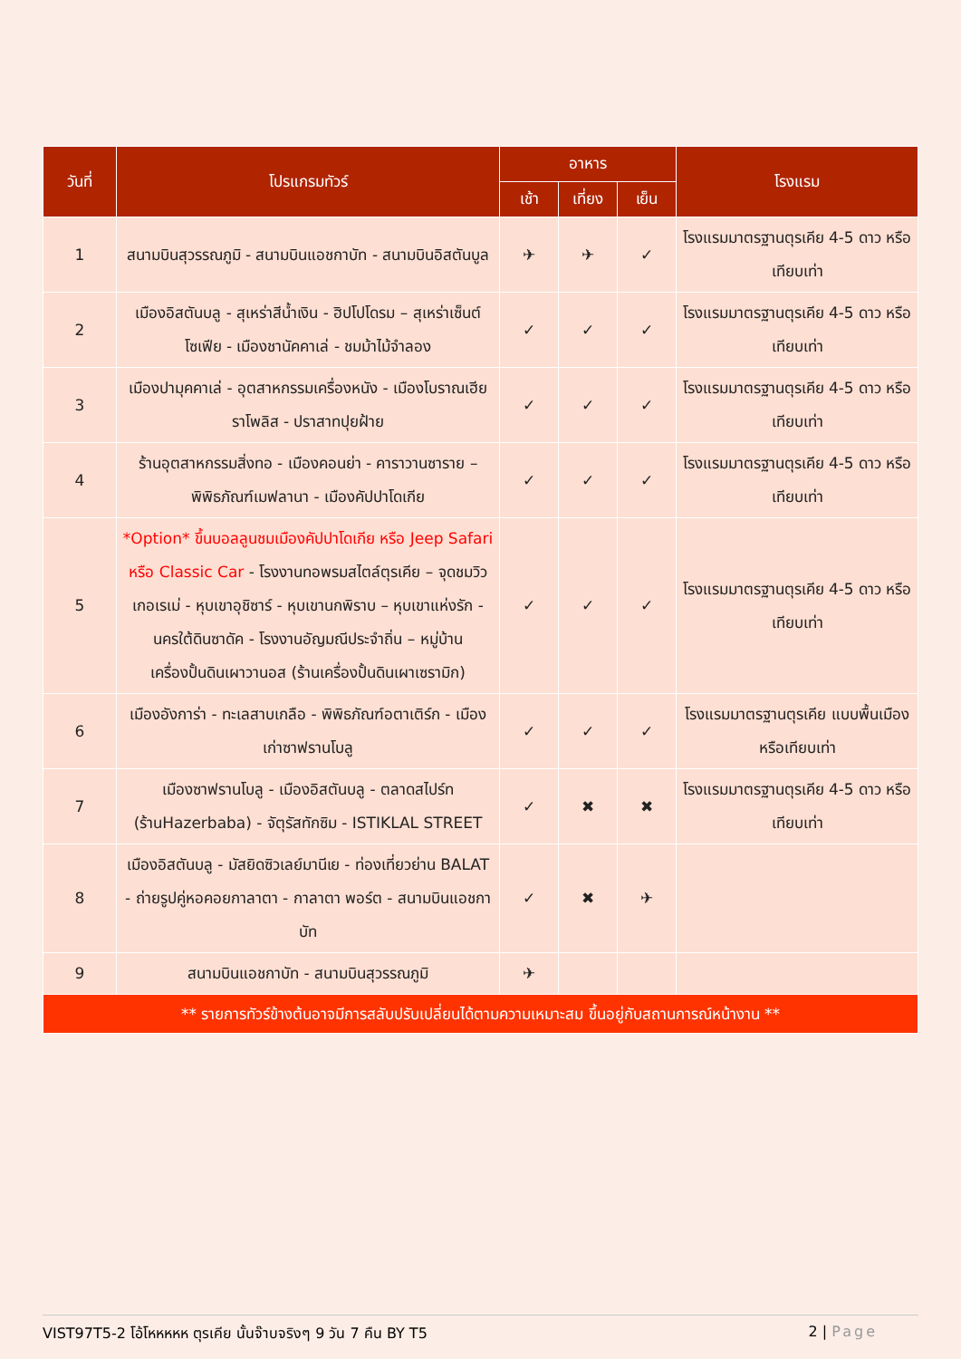| วันที่ | โปรแกรมทัวร์ | อาหาร | | | โรงแรม |
| --- | --- | --- | --- | --- | --- |
| | | เช้า | เที่ยง | เย็น | |
| 1 | สนามบินสุวรรณภูมิ - สนามบินแอชกาบัท - สนามบินอิสตันบูล | ✈ | ✈ | ✓ | โรงแรมมาตรฐานตุรเคีย 4-5 ดาว หรือเทียบเท่า |
| 2 | เมืองอิสตันบลู - สุเหร่าสีน้ำเงิน - ฮิปโปโดรม – สุเหร่าเซ็นต์โซเฟีย - เมืองชานัคคาเล่ - ชมม้าไม้จำลอง | ✓ | ✓ | ✓ | โรงแรมมาตรฐานตุรเคีย 4-5 ดาว หรือเทียบเท่า |
| 3 | เมืองปามุคคาเล่ - อุตสาหกรรมเครื่องหนัง - เมืองโบราณเฮียราโพลิส - ปราสาทปุยฝ้าย | ✓ | ✓ | ✓ | โรงแรมมาตรฐานตุรเคีย 4-5 ดาว หรือเทียบเท่า |
| 4 | ร้านอุตสาหกรรมสิ่งทอ - เมืองคอนย่า - คาราวานซาราย – พิพิธภัณฑ์เมฟลานา - เมืองคัปปาโดเกีย | ✓ | ✓ | ✓ | โรงแรมมาตรฐานตุรเคีย 4-5 ดาว หรือเทียบเท่า |
| 5 | *Option* ขึ้นบอลลูนชมเมืองคัปปาโดเกีย หรือ Jeep Safari หรือ Classic Car - โรงงานทอพรมสไตล์ตุรเคีย – จุดชมวิวเกอเรเม่ - หุบเขาอุชิซาร์ - หุบเขานกพิราบ – หุบเขาแห่งรัก - นครใต้ดินซาดัค - โรงงานอัญมณีประจำถิ่น – หมู่บ้านเครื่องปั้นดินเผาวานอส (ร้านเครื่องปั้นดินเผาเซรามิก) | ✓ | ✓ | ✓ | โรงแรมมาตรฐานตุรเคีย 4-5 ดาว หรือเทียบเท่า |
| 6 | เมืองอังการ่า - ทะเลสาบเกลือ - พิพิธภัณฑ์อตาเติร์ก - เมืองเก่าซาฟรานโบลู | ✓ | ✓ | ✓ | โรงแรมมาตรฐานตุรเคีย แบบพื้นเมือง หรือเทียบเท่า |
| 7 | เมืองซาฟรานโบลู - เมืองอิสตันบลู - ตลาดสไปร์ท (ร้านHazerbaba) - จัตุรัสทักซิม - ISTIKLAL STREET | ✓ | ✖ | ✖ | โรงแรมมาตรฐานตุรเคีย 4-5 ดาว หรือเทียบเท่า |
| 8 | เมืองอิสตันบลู - มัสยิดซิวเลย์มานีเย - ท่องเที่ยวย่าน BALAT - ถ่ายรูปคู่หอคอยกาลาตา - กาลาตา พอร์ต - สนามบินแอชกาบัท | ✓ | ✖ | ✈ | |
| 9 | สนามบินแอชกาบัท - สนามบินสุวรรณภูมิ | ✈ | | | |
| ** รายการทัวร์ข้างต้นอาจมีการสลับปรับเปลี่ยนได้ตามความเหมาะสม ขึ้นอยู่กับสถานการณ์หน้างาน ** | | | | | |
VIST97T5-2 โอ้โหหหหห ตุรเคีย นั้นจ๊าบจริงๆ 9 วัน 7 คืน BY T5 2 | Page